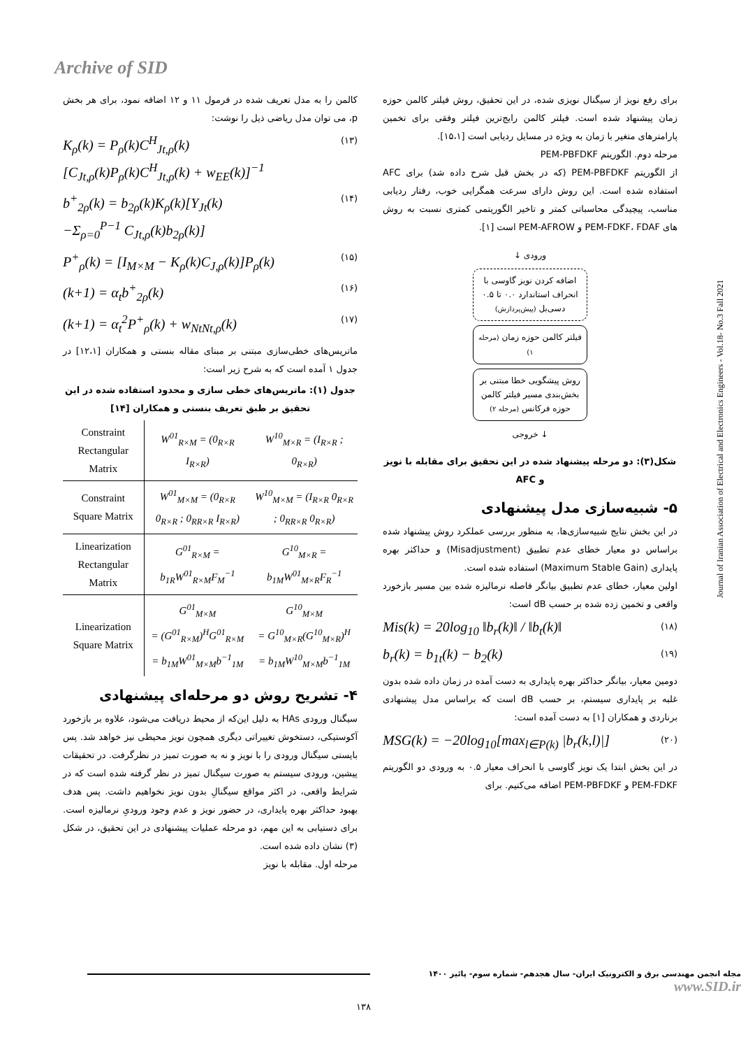Archive of SID
کالمن را به مدل تعریف شده در فرمول ۱۱ و ۱۲ اضافه نمود، برای هر بخش p، می توان مدل ریاضی ذیل را نوشت:
K<sub>ρ</sub>(k) = P<sub>ρ</sub>(k)C<sup>H</sup><sub>Jt,ρ</sub>(k)
[C<sub>Jt,ρ</sub>(k)P<sub>ρ</sub>(k)C<sup>H</sup><sub>Jt,ρ</sub>(k) + w<sub>EE</sub>(k)]<sup>−1</sup> (۱۳)
b<sup>+</sup><sub>2ρ</sub>(k) = b<sub>2ρ</sub>(k)K<sub>ρ</sub>(k)[Y<sub>Jt</sub>(k)
−Σ<sub>ρ=0</sub><sup>P−1</sup> C<sub>Jt,ρ</sub>(k)b<sub>2ρ</sub>(k)] (۱۴)
P<sup>+</sup><sub>ρ</sub>(k) = [I<sub>M×M</sub> − K<sub>ρ</sub>(k)C<sub>J,ρ</sub>(k)]P<sub>ρ</sub>(k) (۱۵)
(k+1) = α<sub>t</sub>b<sup>+</sup><sub>2ρ</sub>(k) (۱۶)
(k+1) = α<sub>t</sub><sup>2</sup>P<sup>+</sup><sub>ρ</sub>(k) + w<sub>NtNt,ρ</sub>(k) (۱۷)
ماتریس‌های خطی‌سازی مبتنی بر مبنای مقاله بنستی و همکاران [۱۲،۱] در جدول ۱ آمده است که به شرح زیر است:
جدول (۱): ماتریس‌های خطی سازی و محدود استفاده شده در این تحقیق بر طبق تعریف بنستی و همکاران [۱۴]
| Constraint Rectangular Matrix | W<sup>01</sup><sub>R×M</sub> = (0<sub>R×R</sub> I<sub>R×R</sub>) | W<sup>10</sup><sub>M×R</sub> = (I<sub>R×R</sub> ; 0<sub>R×R</sub>) |
| Constraint Square Matrix | W<sup>01</sup><sub>M×M</sub> = (0<sub>R×R</sub> 0<sub>R×R</sub> ; 0<sub>RR×R</sub> I<sub>R×R</sub>) | W<sup>10</sup><sub>M×M</sub> = (I<sub>R×R</sub> 0<sub>R×R</sub> ; 0<sub>RR×R</sub> 0<sub>R×R</sub>) |
| Linearization Rectangular Matrix | G<sup>01</sup><sub>R×M</sub> = b<sub>1R</sub>W<sup>01</sup><sub>R×M</sub>F<sub>M</sub><sup>−1</sup> | G<sup>10</sup><sub>M×R</sub> = b<sub>1M</sub>W<sup>01</sup><sub>M×R</sub>F<sub>R</sub><sup>−1</sup> |
| Linearization Square Matrix | G<sup>01</sup><sub>M×M</sub> = (G<sup>01</sup><sub>R×M</sub>)<sup>H</sup>G<sup>01</sup><sub>R×M</sub> = b<sub>1M</sub>W<sup>01</sup><sub>M×M</sub>b<sup>−1</sup><sub>1M</sub> | G<sup>10</sup><sub>M×M</sub> = G<sup>10</sup><sub>M×R</sub>(G<sup>10</sup><sub>M×R</sub>)<sup>H</sup> = b<sub>1M</sub>W<sup>10</sup><sub>M×M</sub>b<sup>−1</sup><sub>1M</sub> |
۴- تشریح روش دو مرحله‌ای پیشنهادی
سیگنال ورودی HAs به دلیل این‌که از محیط دریافت می‌شود، علاوه بر بازخورد آکوستیکی، دستخوش تغییراتی دیگری همچون نویز محیطی نیز خواهد شد. پس بایستی سیگنال ورودی را با نویز و نه به صورت تمیز در نظرگرفت. در تحقیقات پیشین، ورودی سیستم به صورت سیگنال تمیز در نظر گرفته شده است که در شرایط واقعی، در اکثر مواقع سیگنالِ بدون نویز نخواهیم داشت. پس هدف بهبود حداکثر بهره پایداری، در حضور نویز و عدم وجود ورودیِ نرمالیزه است. برای دستیابی به این مهم، دو مرحله عملیات پیشنهادی در این تحقیق، در شکل (۳) نشان داده شده است.
مرحله اول. مقابله با نویز
برای رفع نویز از سیگنال نویزی شده، در این تحقیق، روش فیلتر کالمن حوزه زمان پیشنهاد شده است. فیلتر کالمن رایج‌ترین فیلتر وفقی برای تخمین پارامترهای متغیر با زمان به ویژه در مسایل ردیابی است [۱۵،۱].
مرحله دوم. الگوریتم PEM-PBFDKF
از الگوریتم PEM-PBFDKF (که در بخش قبل شرح داده شد) برای AFC استفاده شده است. این روش دارای سرعت همگرایی خوب، رفتار ردیابی مناسب، پیچیدگی محاسباتی کمتر و تاخیر الگوریتمی کمتری نسبت به روش های PEM-FDKF، FDAF و PEM-AFROW است [۱].
ورودی ↓
اضافه کردن نویز گاوسی با انحراف استاندارد ۰.۰ تا ۰.۵ دسی‌بل (پیش‌پردازش)
فیلتر کالمن حوزه زمان (مرحله ۱)
روش پیشگویی خطا مبتنی بر بخش‌بندی مسیر فیلتر کالمن حوزه فرکانس (مرحله ۲)
↓ خروجی
شکل(۳): دو مرحله پیشنهاد شده در این تحقیق برای مقابله با نویز و AFC
۵- شبیه‌سازی مدل پیشنهادی
در این بخش نتایج شبیه‌سازی‌ها، به منظور بررسی عملکرد روش پیشنهاد شده براساس دو معیار خطای عدم تطبیق (Misadjustment) و حداکثر بهره پایداری (Maximum Stable Gain) استفاده شده است.
اولین معیار، خطای عدم تطبیق بیانگر فاصله نرمالیزه شده بین مسیر بازخورد واقعی و تخمین زده شده بر حسب dB است:
Mis(k) = 20log<sub>10</sub> ‖b<sub>r</sub>(k)‖ / ‖b<sub>t</sub>(k)‖ (۱۸)
b<sub>r</sub>(k) = b<sub>1t</sub>(k) − b<sub>2</sub>(k) (۱۹)
دومین معیار، بیانگر حداکثر بهره پایداری به دست آمده در زمان داده شده بدون غلبه بر پایداری سیستم، بر حسب dB است که براساس مدل پیشنهادی برناردی و همکاران [۱] به دست آمده است:
MSG(k) = −20log<sub>10</sub>[max<sub>l∈P(k)</sub> |b<sub>r</sub>(k,l)|] (۲۰)
در این بخش ابتدا یک نویز گاوسی با انحراف معیار ۰.۵ به ورودی دو الگوریتم PEM-FDKF و PEM-PBFDKF اضافه می‌کنیم. برای
Journal of Iranian Association of Electrical and Electronics Engineers - Vol.18- No.3 Fall 2021
مجله انجمن مهندسی برق و الکترونیک ایران- سال هجدهم- شماره سوم- پائیز ۱۴۰۰ www.SID.ir
۱۳۸